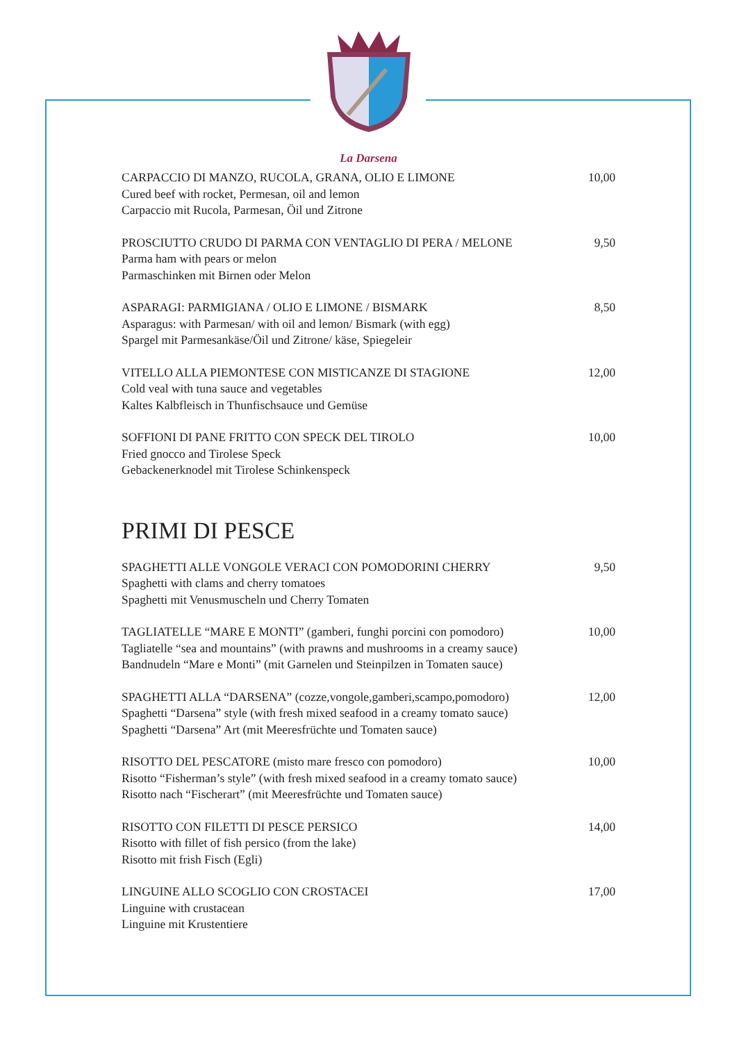La Darsena
CARPACCIO DI MANZO, RUCOLA, GRANA, OLIO E LIMONE
Cured beef with rocket, Permesan, oil and lemon
Carpaccio mit Rucola, Parmesan, Öil und Zitrone
10,00
PROSCIUTTO CRUDO DI PARMA CON VENTAGLIO DI PERA / MELONE
Parma ham with pears or melon
Parmaschinken mit Birnen oder Melon
9,50
ASPARAGI: PARMIGIANA / OLIO E LIMONE / BISMARK
Asparagus: with Parmesan/ with oil and lemon/ Bismark (with egg)
Spargel mit Parmesankäse/Öil und Zitrone/ käse, Spiegeleir
8,50
VITELLO ALLA PIEMONTESE CON MISTICANZE DI STAGIONE
Cold veal with tuna sauce and vegetables
Kaltes Kalbfleisch in Thunfischsauce und Gemüse
12,00
SOFFIONI DI PANE FRITTO CON SPECK DEL TIROLO
Fried gnocco and Tirolese Speck
Gebackenerknodel mit Tirolese Schinkenspeck
10,00
PRIMI DI PESCE
SPAGHETTI ALLE VONGOLE VERACI CON POMODORINI CHERRY
Spaghetti with clams and cherry tomatoes
Spaghetti mit Venusmuscheln und Cherry Tomaten
9,50
TAGLIATELLE “MARE E MONTI” (gamberi, funghi porcini con pomodoro)
Tagliatelle “sea and mountains” (with prawns and mushrooms in a creamy sauce)
Bandnudeln “Mare e Monti” (mit Garnelen und Steinpilzen in Tomaten sauce)
10,00
SPAGHETTI ALLA “DARSENA” (cozze,vongole,gamberi,scampo,pomodoro)
Spaghetti “Darsena” style (with fresh mixed seafood in a creamy tomato sauce)
Spaghetti “Darsena” Art (mit Meeresfrüchte und Tomaten sauce)
12,00
RISOTTO DEL PESCATORE (misto mare fresco con pomodoro)
Risotto “Fisherman’s style” (with fresh mixed seafood in a creamy tomato sauce)
Risotto nach “Fischerart” (mit Meeresfrüchte und Tomaten sauce)
10,00
RISOTTO CON FILETTI DI PESCE PERSICO
Risotto with fillet of fish persico (from the lake)
Risotto mit frish Fisch (Egli)
14,00
LINGUINE ALLO SCOGLIO CON CROSTACEI
Linguine with crustacean
Linguine mit Krustentiere
17,00